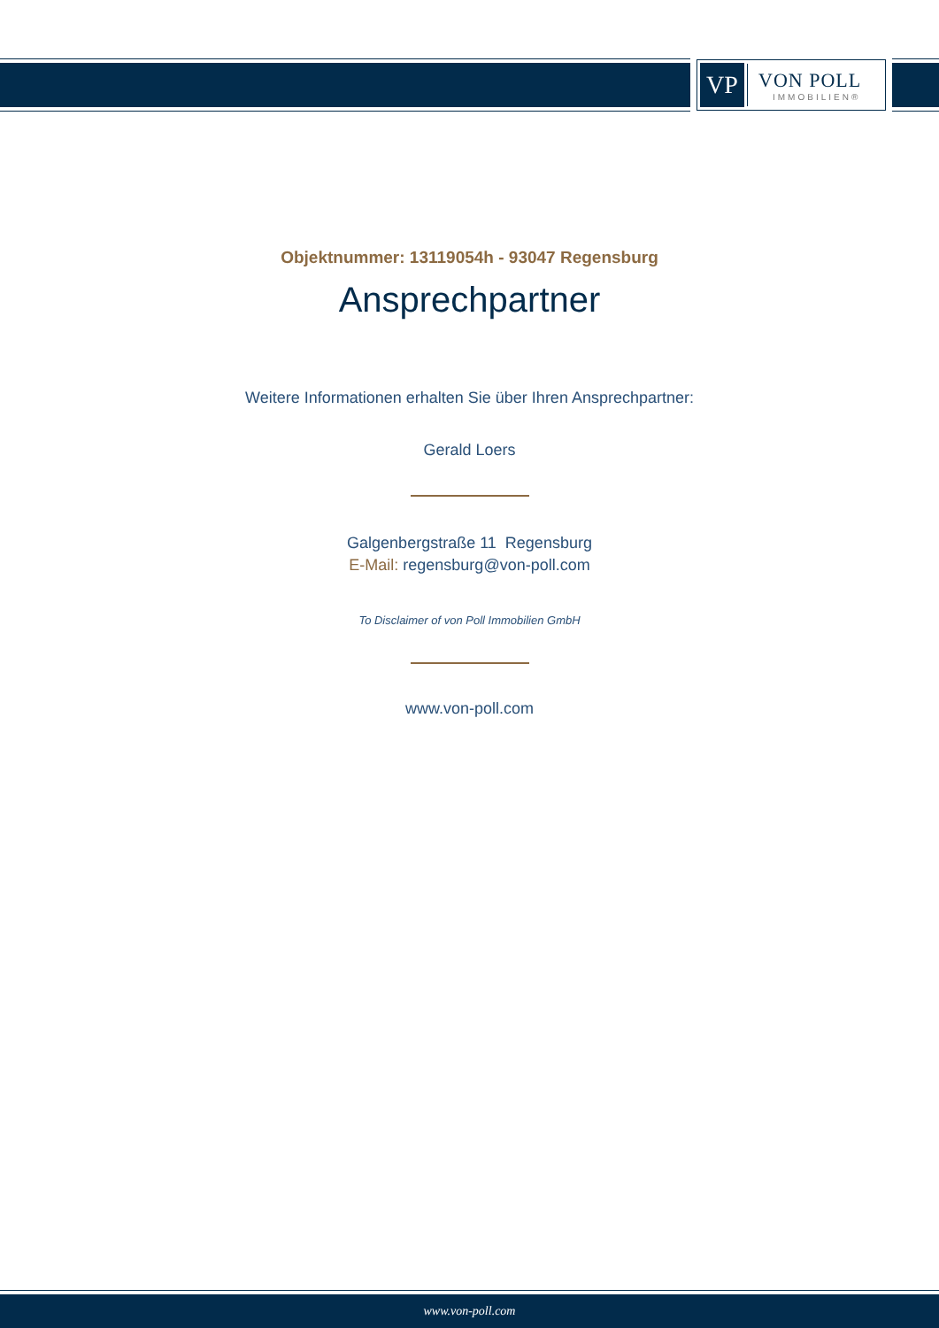VP
VON POLL
IMMOBILIEN®
Objektnummer: 13119054h - 93047 Regensburg
Ansprechpartner
Weitere Informationen erhalten Sie über Ihren Ansprechpartner:
Gerald Loers
Galgenbergstraße 11 Regensburg
E-Mail: regensburg@von-poll.com
To Disclaimer of von Poll Immobilien GmbH
www.von-poll.com
www.von-poll.com